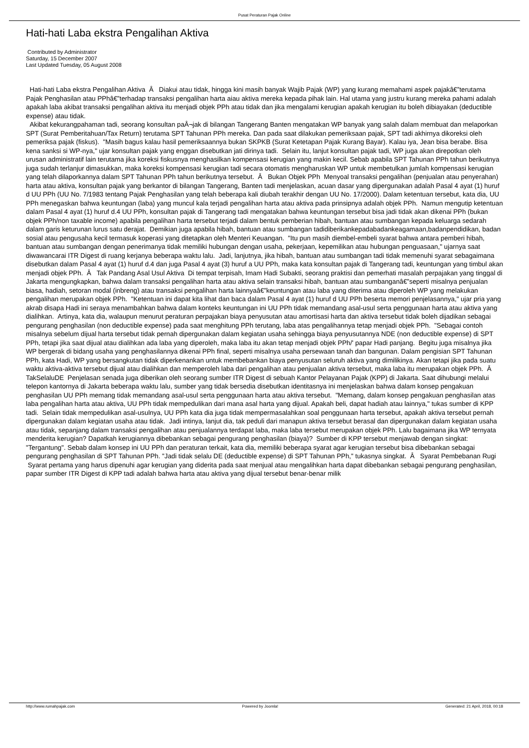Pusat Peraturan Pajak Online
Hati-hati Laba ekstra Pengalihan Aktiva
Contributed by Administrator
Saturday, 15 December 2007
Last Updated Tuesday, 05 August 2008
Hati-hati Laba ekstra Pengalihan Aktiva Â Diakui atau tidak, hingga kini masih banyak Wajib Pajak (WP) yang kurang memahami aspek pajakâ€”terutama Pajak Penghasilan atau PPhâ€”terhadap transaksi pengalihan harta aiau aktiva mereka kepada pihak lain. Hal utama yang justru kurang mereka pahami adalah apakah laba akibat transaksi pengalihan aktiva itu menjadi objek PPh atau tidak dan jika mengalami kerugian apakah kerugian itu boleh dibiayakan (deductible expense) atau tidak.
Akibat kekurangpahaman tadi, seorang konsultan paÂ¬jak di bilangan Tangerang Banten mengatakan WP banyak yang salah dalam membuat dan melaporkan SPT (Surat Pemberitahuan/Tax Return) terutama SPT Tahunan PPh mereka. Dan pada saat dilakukan pemeriksaan pajak, SPT tadi akhirnya dikoreksi oleh pemeriksa pajak (fiskus). "Masih bagus kalau hasil pemeriksaannya bukan SKPKB (Surat Ketetapan Pajak Kurang Bayar). Kalau iya, Jean bisa berabe. Bisa kena sanksi si WP-nya," ujar konsultan pajak yang enggan disebutkan jati dirinya tadi. Selain itu, lanjut konsultan pajak tadi, WP juga akan direpotkan oleh urusan administratif lain terutama jika koreksi fiskusnya menghasilkan kompensasi kerugian yang makin kecil. Sebab apabila SPT Tahunan PPh tahun berikutnya juga sudah terlanjur dimasukkan, maka koreksi kompensasi kerugian tadi secara otomatis mengharuskan WP untuk membetulkan jumlah kompensasi kerugian yang telah dilaporkannya dalam SPT Tahunan PPh tahun berikutnya tersebut. Â Bukan Objek PPh Menyoal transaksi pengalihan (penjualan atau penyerahan) harta atau aktiva, konsultan pajak yang berkantor di bilangan Tangerang, Banten tadi menjelaskan, acuan dasar yang dipergunakan adalah Pasal 4 ayat (1) huruf d UU PPh (UU No. 7/1983 tentang Pajak Penghasilan yang telah beberapa kali diubah terakhir dengan UU No. 17/2000). Dalam ketentuan tersebut, kata dia, UU PPh menegaskan bahwa keuntungan (laba) yang muncul kala terjadi pengalihan harta atau aktiva pada prinsipnya adalah objek PPh. Namun mengutip ketentuan dalam Pasal 4 ayat (1) huruf d.4 UU PPh, konsultan pajak di Tangerang tadi mengatakan bahwa keuntungan tersebut bisa jadi tidak akan dikenai PPh (bukan objek PPh/non taxable income) apabila pengalihan harta tersebut terjadi dalam bentuk pemberian hibah, bantuan atau sumbangan kepada keluarga sedarah dalam garis keturunan lurus satu derajat. Demikian juga apabila hibah, bantuan atau sumbangan tadidiberikankepadabadankeagamaan,badanpendidikan, badan sosial atau pengusaha kecil termasuk koperasi yang ditetapkan oleh Menteri Keuangan. "Itu pun masih diembel-embeli syarat bahwa antara pemberi hibah, bantuan atau sumbangan dengan penerimanya tidak memiliki hubungan dengan usaha, pekerjaan, kepemilikan atau hubungan penguasaan," ujarnya saat diwawancarai ITR Digest di ruang kerjanya beberapa waktu lalu. Jadi, lanjutnya, jika hibah, bantuan atau sumbangan tadi tidak memenuhi syarat sebagaimana disebutkan dalam Pasal 4 ayat (1) huruf d.4 dan juga Pasal 4 ayat (3) huruf a UU PPh, maka kata konsultan pajak di Tangerang tadi, keuntungan yang timbul akan menjadi objek PPh. Â Tak Pandang Asal Usul Aktiva Di tempat terpisah, Imam Hadi Subakti, seorang praktisi dan pemerhati masalah perpajakan yang tinggal di Jakarta mengungkapkan, bahwa dalam transaksi pengalihan harta atau aktiva selain transaksi hibah, bantuan atau sumbanganâ€”seperti misalnya penjualan biasa, hadiah, setoran modal (inbreng) atau transaksi pengalihan harta lainnyaâ€”keuntungan atau laba yang diterima atau diperoleh WP yang melakukan pengalihan merupakan objek PPh. "Ketentuan ini dapat kita lihat dan baca dalam Pasal 4 ayat (1) huruf d UU PPh beserta memori penjelasannya," ujar pria yang akrab disapa Hadi ini seraya menambahkan bahwa dalam konteks keuntungan ini UU PPh tidak memandang asal-usul serta penggunaan harta atau aktiva yang dialihkan. Artinya, kata dia, walaupun menurut peraturan perpajakan biaya penyusutan atau amortisasi harta dan aktiva tersebut tidak boleh dijadikan sebagai pengurang penghasilan (non deductible expense) pada saat menghitung PPh terutang, laba atas pengalihannya tetap menjadi objek PPh. "Sebagai contoh misalnya sebelum dijual harta tersebut tidak pernah dipergunakan dalam kegiatan usaha sehingga biaya penyusutannya NDE (non deductible expense) di SPT PPh, tetapi jika saat dijual atau dialihkan ada laba yang diperoleh, maka laba itu akan tetap menjadi objek PPh/' papar Hadi panjang. Begitu juga misalnya jika WP bergerak di bidang usaha yang penghasilannya dikenai PPh final, seperti misalnya usaha persewaan tanah dan bangunan. Dalam pengisian SPT Tahunan PPh, kata Hadi, WP yang bersangkutan tidak diperkenankan untuk membebankan biaya penyusutan seluruh aktiva yang dimilikinya. Akan tetapi jika pada suatu waktu aktiva-aktiva tersebut dijual atau dialihkan dan memperoleh laba dari pengalihan atau penjualan aktiva tersebut, maka laba itu merupakan objek PPh. Â TakSelaluDE Penjelasan senada juga diberikan oleh seorang sumber ITR Digest di sebuah Kantor Pelayanan Pajak (KPP) di Jakarta. Saat dihubungi melalui telepon kantornya di Jakarta beberapa waktu lalu, sumber yang tidak bersedia disebutkan identitasnya ini menjelaskan bahwa dalam konsep pengakuan penghasilan UU PPh memang tidak memandang asal-usul serta penggunaan harta atau aktiva tersebut. "Memang, dalam konsep pengakuan penghasilan atas laba pengalihan harta atau aktiva, UU PPh tidak mempedulikan dari mana asal harta yang dijual. Apakah beli, dapat hadiah atau lainnya," tukas sumber di KPP tadi. Selain tidak mempedulikan asal-usulnya, UU PPh kata dia juga tidak mempermasalahkan soal penggunaan harta tersebut, apakah aktiva tersebut pernah dipergunakan dalam kegiatan usaha atau tidak. Jadi intinya, lanjut dia, tak peduli dari manapun aktiva tersebut berasal dan dipergunakan dalam kegiatan usaha atau tidak, sepanjang dalam transaksi pengalihan atau penjualannya terdapat laba, maka laba tersebut merupakan objek PPh. Lalu bagaimana jika WP ternyata menderita kerugian? Dapatkah kerugiannya dibebankan sebagai pengurang penghasilan (biaya)? Sumber di KPP tersebut menjawab dengan singkat: "Tergantung". Sebab dalam konsep ini UU PPh dan peraturan terkait, kata dia, memiliki beberapa syarat agar kerugian tersebut bisa dibebankan sebagai pengurang penghasilan di SPT Tahunan PPh. "Jadi tidak selalu DE (deductible expense) di SPT Tahunan PPh," tukasnya singkat. Â Syarat Pembebanan Rugi Syarat pertama yang harus dipenuhi agar kerugian yang diderita pada saat menjual atau mengalihkan harta dapat dibebankan sebagai pengurang penghasilan, papar sumber ITR Digest di KPP tadi adalah bahwa harta atau aktiva yang dijual tersebut benar-benar milik
http://www.rumahpajak.com Powered by Joomla! Generated: 21 April, 2018, 00:18